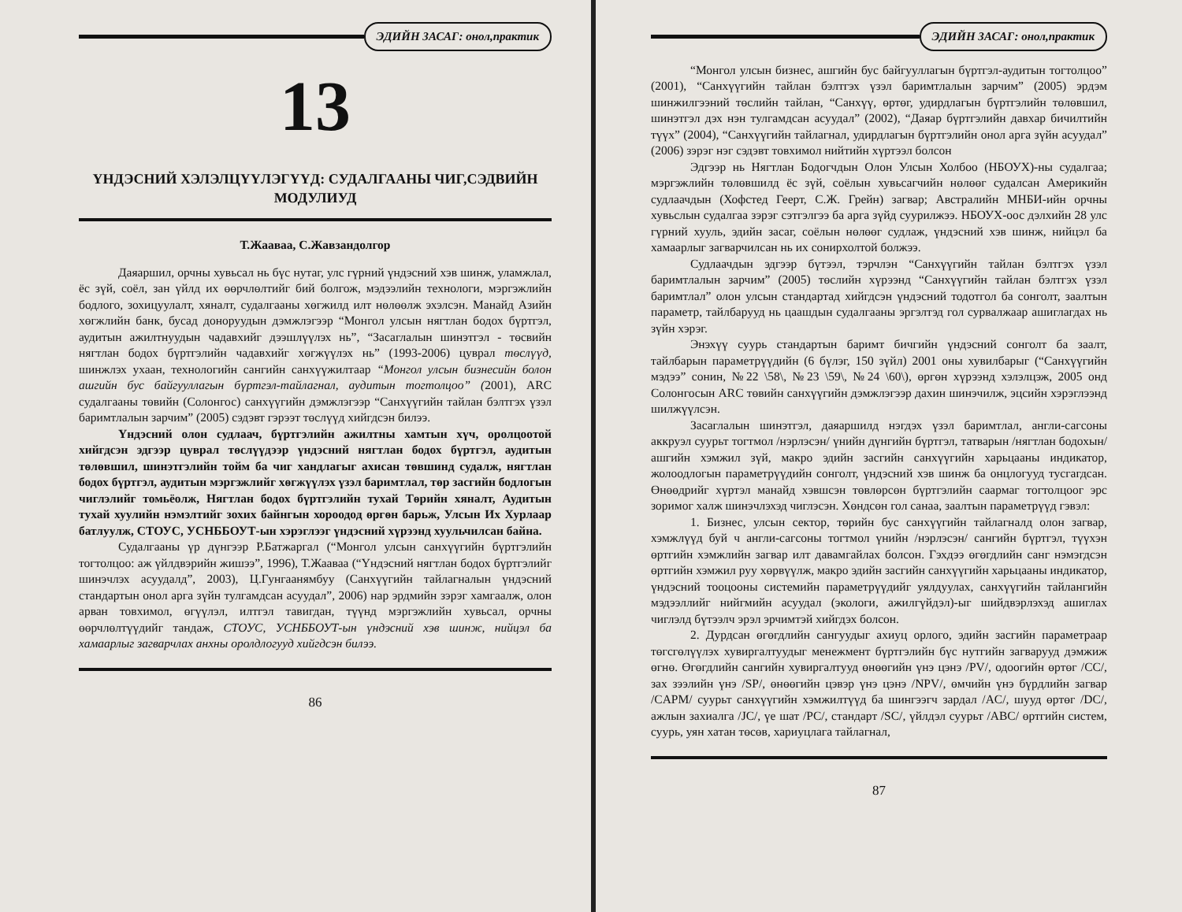ЭДИЙН ЗАСАГ: онол,практик
13
ҮНДЭСНИЙ ХЭЛЭЛЦҮҮЛЭГҮҮД: СУДАЛГААНЫ ЧИГ,СЭДВИЙН МОДУЛИУД
Т.Жаавaa, С.Жавзандолгор
Даяаршил, орчны хувьсал нь бүс нутаг, улс гүрний үндэсний хэв шинж, уламжлал, ёс зүй, соёл, зан үйлд их өөрчлөлтийг бий болгож, мэдээлийн технологи, мэргэжлийн бодлого, зохицуулалт, хяналт, судалгааны хөгжилд илт нөлөөлж эхэлсэн. Манайд Азийн хөгжлийн банк, бусад доноруудын дэмжлэгээр “Монгол улсын нягтлан бодох бүртгэл, аудитын ажилтнуудын чадавхийг дээшлүүлэх нь”, “Засаглалын шинэтгэл - төсвийн нягтлан бодох бүртгэлийн чадавхийг хөгжүүлэх нь” (1993-2006) цуврал төслүүд, шинжлэх ухаан, технологийн сангийн санхүүжилтаар “Монгол улсын бизнесийн болон ашгийн бус байгууллагын бүртгэл-тайлагнал, аудитын тогтолцоо” (2001), ARC судалгааны төвийн (Солонгос) санхүүгийн дэмжлэгээр “Санхүүгийн тайлан бэлтгэх үзэл баримтлалын зарчим” (2005) сэдэвт гэрээт төслүүд хийгдсэн билээ.
Үндэсний олон судлаач, бүртгэлийн ажилтны хамтын хүч, оролцоотой хийгдсэн эдгээр цуврал төслүүдээр үндэсний нягтлан бодох бүртгэл, аудитын төлөвшил, шинэтгэлийн тойм ба чиг хандлагыг ахисан төвшинд судалж, нягтлан бодох бүртгэл, аудитын мэргэжлийг хөгжүүлэх үзэл баримтлал, төр засгийн бодлогын чиглэлийг томьёолж, Нягтлан бодох бүртгэлийн тухай Төрийн хяналт, Аудитын тухай хуулийн нэмэлтийг зохих байнгын хороодод өргөн барьж, Улсын Их Хурлаар батлуулж, СТОУС, УСНББОУТ-ын хэрэглээг үндэсний хүрээнд хуульчилсан байна.
Судалгааны үр дүнгээр Р.Батжаргал (“Монгол улсын санхүүгийн бүртгэлийн тогтолцоо: аж үйлдвэрийн жишээ”, 1996), Т.Жаавaa (“Үндэсний нягтлан бодох бүртгэлийг шинэчлэх асуудалд”, 2003), Ц.Гунгаанямбуу (Санхүүгийн тайлагналын үндэсний стандартын онол арга зүйн тулгамдсан асуудал”, 2006) нар эрдмийн зэрэг хамгаалж, олон арван товхимол, өгүүлэл, илтгэл тавигдан, түүнд мэргэжлийн хувьсал, орчны өөрчлөлтүүдийг тандаж, СТОУС, УСНББОУТ-ын үндэсний хэв шинж, нийцэл ба хамаарлыг загварчлах анхны оролдлогууд хийгдсэн билээ.
86
ЭДИЙН ЗАСАГ: онол,практик
“Монгол улсын бизнес, ашгийн бус байгууллагын бүртгэл-аудитын тогтолцоо” (2001), “Санхүүгийн тайлан бэлтгэх үзэл баримтлалын зарчим” (2005) эрдэм шинжилгээний төслийн тайлан, “Санхүү, өртөг, удирдлагын бүртгэлийн төлөвшил, шинэтгэл дэх нэн тулгамдсан асуудал” (2002), “Даяар бүртгэлийн давхар бичилтийн түүх” (2004), “Санхүүгийн тайлагнал, удирдлагын бүртгэлийн онол арга зүйн асуудал” (2006) зэрэг нэг сэдэвт товхимол нийтийн хүртээл болсон
Эдгээр нь Нягтлан Бодогчдын Олон Улсын Холбоо (НБОУХ)-ны судалгаа; мэргэжлийн төлөвшилд ёс зүй, соёлын хувьсагчийн нөлөөг судалсан Америкийн судлаачдын (Хофстед Геерт, С.Ж. Грейн) загвар; Австралийн МНБИ-ийн орчны хувьслын судалгаа зэрэг сэтгэлгээ ба арга зүйд суурилжээ. НБОУХ-оос дэлхийн 28 улс гүрний хууль, эдийн засаг, соёлын нөлөөг судлаж, үндэсний хэв шинж, нийцэл ба хамаарлыг загварчилсан нь их сонирхолтой болжээ.
Судлаачдын эдгээр бүтээл, тэрчлэн “Санхүүгийн тайлан бэлтгэх үзэл баримтлалын зарчим” (2005) төслийн хүрээнд “Санхүүгийн тайлан бэлтгэх үзэл баримтлал” олон улсын стандартад хийгдсэн үндэсний тодотгол ба сонголт, заалтын параметр, тайлбарууд нь цаашдын судалгааны эргэлтэд гол сурвалжаар ашиглагдах нь зүйн хэрэг.
Энэхүү суурь стандартын баримт бичгийн үндэсний сонголт ба заалт, тайлбарын параметрүүдийн (6 бүлэг, 150 зүйл) 2001 оны хувилбарыг (“Санхүүгийн мэдээ” сонин, №22 \58\, №23 \59\, №24 \60\), өргөн хүрээнд хэлэлцэж, 2005 онд Солонгосын ARC төвийн санхүүгийн дэмжлэгээр дахин шинэчилж, эцсийн хэрэглээнд шилжүүлсэн.
Засаглалын шинэтгэл, даяаршилд нэгдэх үзэл баримтлал, англи-сагсоны аккруэл суурьт тогтмол /нэрлэсэн/ үнийн дүнгийн бүртгэл, татварын /нягтлан бодохын/ ашгийн хэмжил зүй, макро эдийн засгийн санхүүгийн харьцааны индикатор, жолоодлогын параметрүүдийн сонголт, үндэсний хэв шинж ба онцлогууд тусгагдсан. Өнөөдрийг хүртэл манайд хэвшсэн төвлөрсөн бүртгэлийн саармаг тогтолцоог эрс зоримог халж шинэчлэхэд чиглэсэн. Хөндсөн гол санаа, заалтын параметрүүд гэвэл:
1. Бизнес, улсын сектор, төрийн бус санхүүгийн тайлагналд олон загвар, хэмжлүүд буй ч англи-сагсоны тогтмол үнийн /нэрлэсэн/ сангийн бүртгэл, түүхэн өртгийн хэмжлийн загвар илт давамгайлах болсон. Гэхдээ өгөгдлийн санг нэмэгдсэн өртгийн хэмжил руу хөрвүүлж, макро эдийн засгийн санхүүгийн харьцааны индикатор, үндэсний тооцооны системийн параметрүүдийг уялдуулах, санхүүгийн тайлангийн мэдээллийг нийгмийн асуудал (экологи, ажилгүйдэл)-ыг шийдвэрлэхэд ашиглах чиглэлд бүтээлч эрэл эрчимтэй хийгдэх болсон.
2. Дурдсан өгөгдлийн сангуудыг ахиуц орлого, эдийн засгийн параметраар төгсгөлүүлэх хувиргалтуудыг менежмент бүртгэлийн бүс нутгийн загварууд дэмжиж өгнө. Өгөгдлийн сангийн хувиргалтууд өнөөгийн үнэ цэнэ /PV/, одоогийн өртөг /CC/, зах зээлийн үнэ /SP/, өнөөгийн цэвэр үнэ цэнэ /NPV/, өмчийн үнэ бүрдлийн загвар /CAPM/ суурьт санхүүгийн хэмжилтүүд ба шингээгч зардал /AC/, шууд өртөг /DC/, ажлын захиалга /JC/, үе шат /PC/, стандарт /SC/, үйлдэл суурьт /ABC/ өртгийн систем, суурь, уян хатан төсөв, хариуцлага тайлагнал,
87